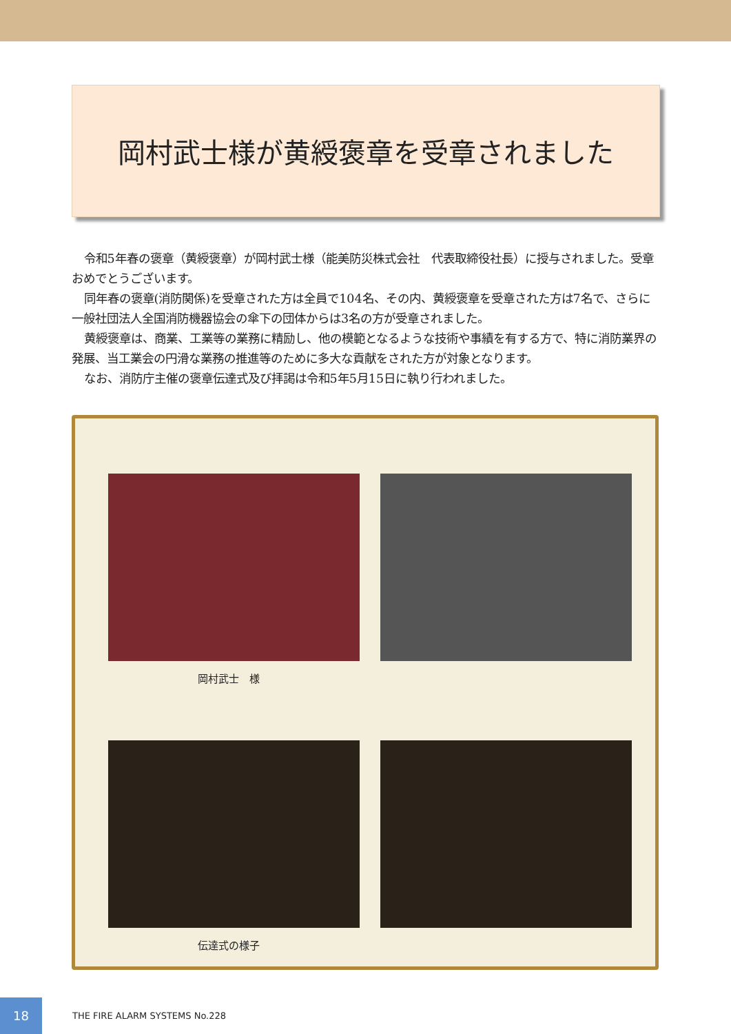岡村武士様が黄綬褒章を受章されました
令和5年春の褒章（黄綬褒章）が岡村武士様（能美防災株式会社　代表取締役社長）に授与されました。受章おめでとうございます。
同年春の褒章(消防関係)を受章された方は全員で104名、その内、黄綬褒章を受章された方は7名で、さらに一般社団法人全国消防機器協会の傘下の団体からは3名の方が受章されました。
黄綬褒章は、商業、工業等の業務に精励し、他の模範となるような技術や事績を有する方で、特に消防業界の発展、当工業会の円滑な業務の推進等のために多大な貢献をされた方が対象となります。
なお、消防庁主催の褒章伝達式及び拝謁は令和5年5月15日に執り行われました。
岡村武士　様
伝達式の様子
18
THE FIRE ALARM SYSTEMS No.228